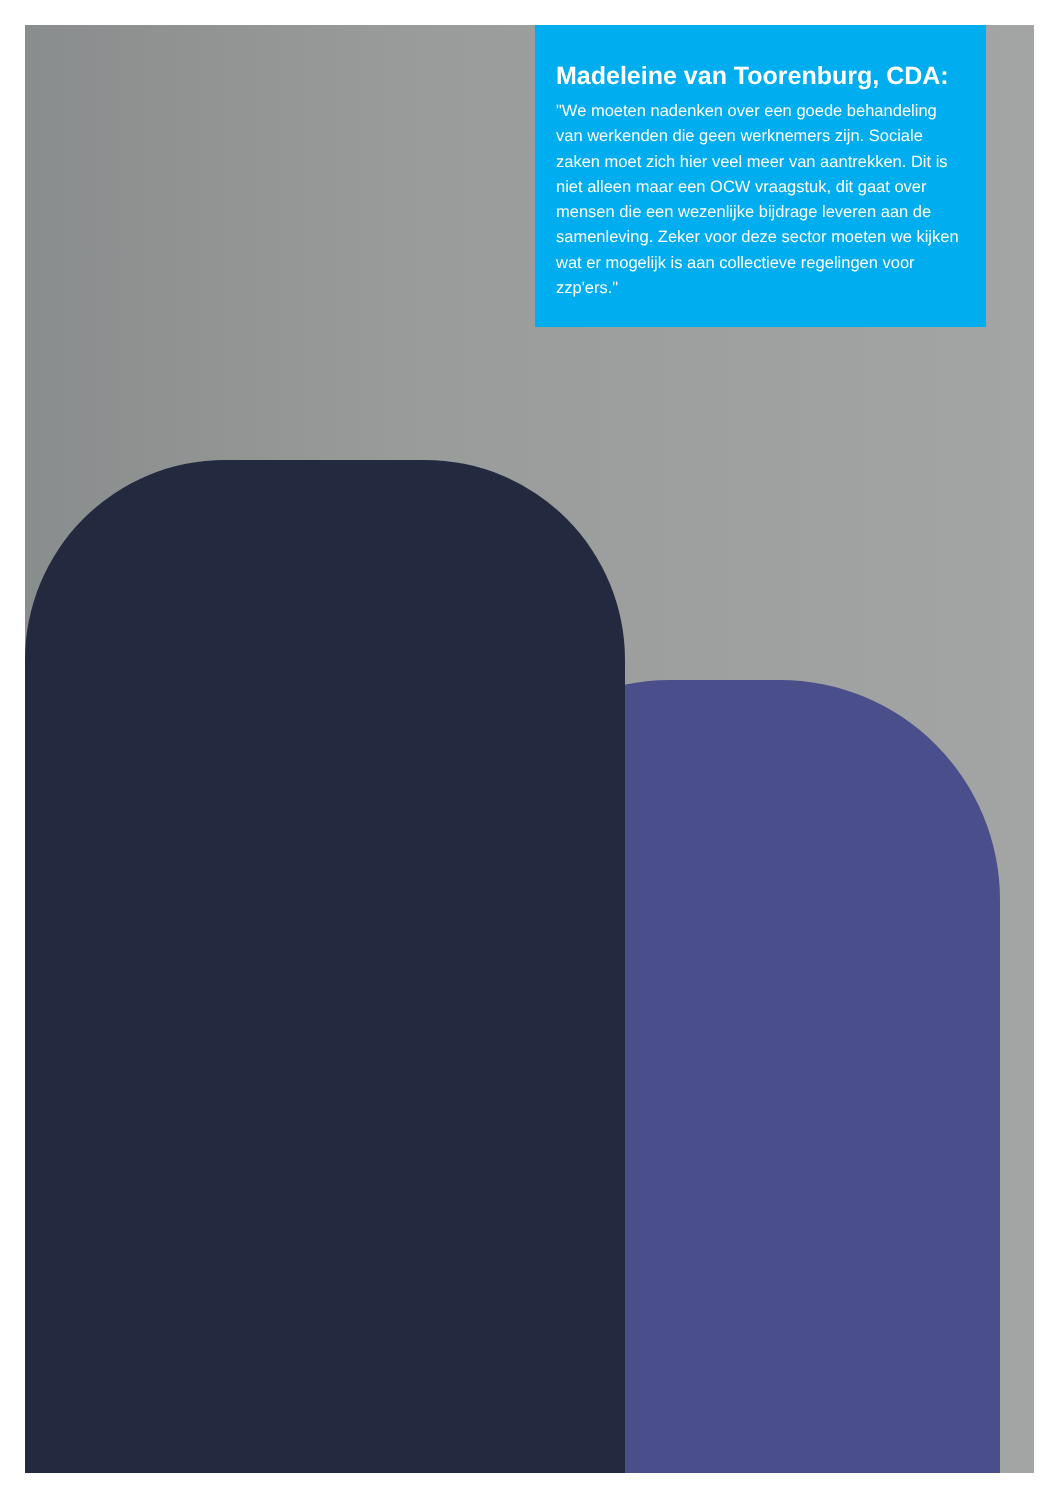Madeleine van Toorenburg, CDA:
"We moeten nadenken over een goede behandeling van werkenden die geen werknemers zijn. Sociale zaken moet zich hier veel meer van aantrekken. Dit is niet alleen maar een OCW vraagstuk, dit gaat over mensen die een wezenlijke bijdrage leveren aan de samenleving. Zeker voor deze sector moeten we kijken wat er mogelijk is aan collectieve regelingen voor zzp'ers."